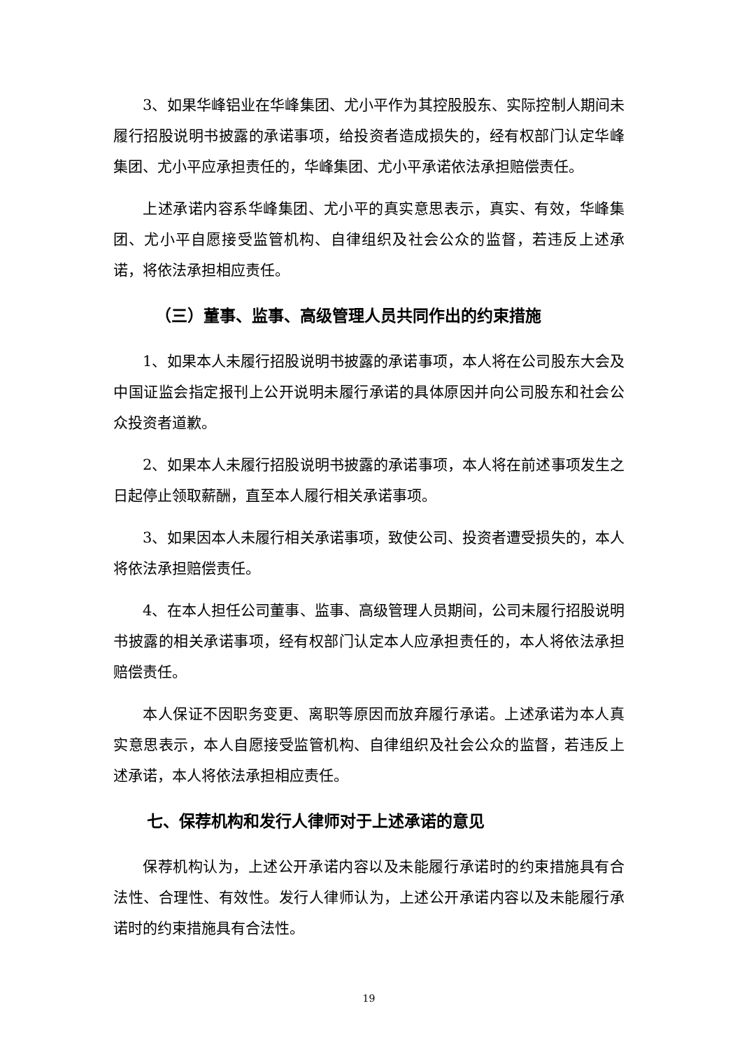3、如果华峰铝业在华峰集团、尤小平作为其控股股东、实际控制人期间未履行招股说明书披露的承诺事项，给投资者造成损失的，经有权部门认定华峰集团、尤小平应承担责任的，华峰集团、尤小平承诺依法承担赔偿责任。
上述承诺内容系华峰集团、尤小平的真实意思表示，真实、有效，华峰集团、尤小平自愿接受监管机构、自律组织及社会公众的监督，若违反上述承诺，将依法承担相应责任。
（三）董事、监事、高级管理人员共同作出的约束措施
1、如果本人未履行招股说明书披露的承诺事项，本人将在公司股东大会及中国证监会指定报刊上公开说明未履行承诺的具体原因并向公司股东和社会公众投资者道歉。
2、如果本人未履行招股说明书披露的承诺事项，本人将在前述事项发生之日起停止领取薪酬，直至本人履行相关承诺事项。
3、如果因本人未履行相关承诺事项，致使公司、投资者遭受损失的，本人将依法承担赔偿责任。
4、在本人担任公司董事、监事、高级管理人员期间，公司未履行招股说明书披露的相关承诺事项，经有权部门认定本人应承担责任的，本人将依法承担赔偿责任。
本人保证不因职务变更、离职等原因而放弃履行承诺。上述承诺为本人真实意思表示，本人自愿接受监管机构、自律组织及社会公众的监督，若违反上述承诺，本人将依法承担相应责任。
七、保荐机构和发行人律师对于上述承诺的意见
保荐机构认为，上述公开承诺内容以及未能履行承诺时的约束措施具有合法性、合理性、有效性。发行人律师认为，上述公开承诺内容以及未能履行承诺时的约束措施具有合法性。
19